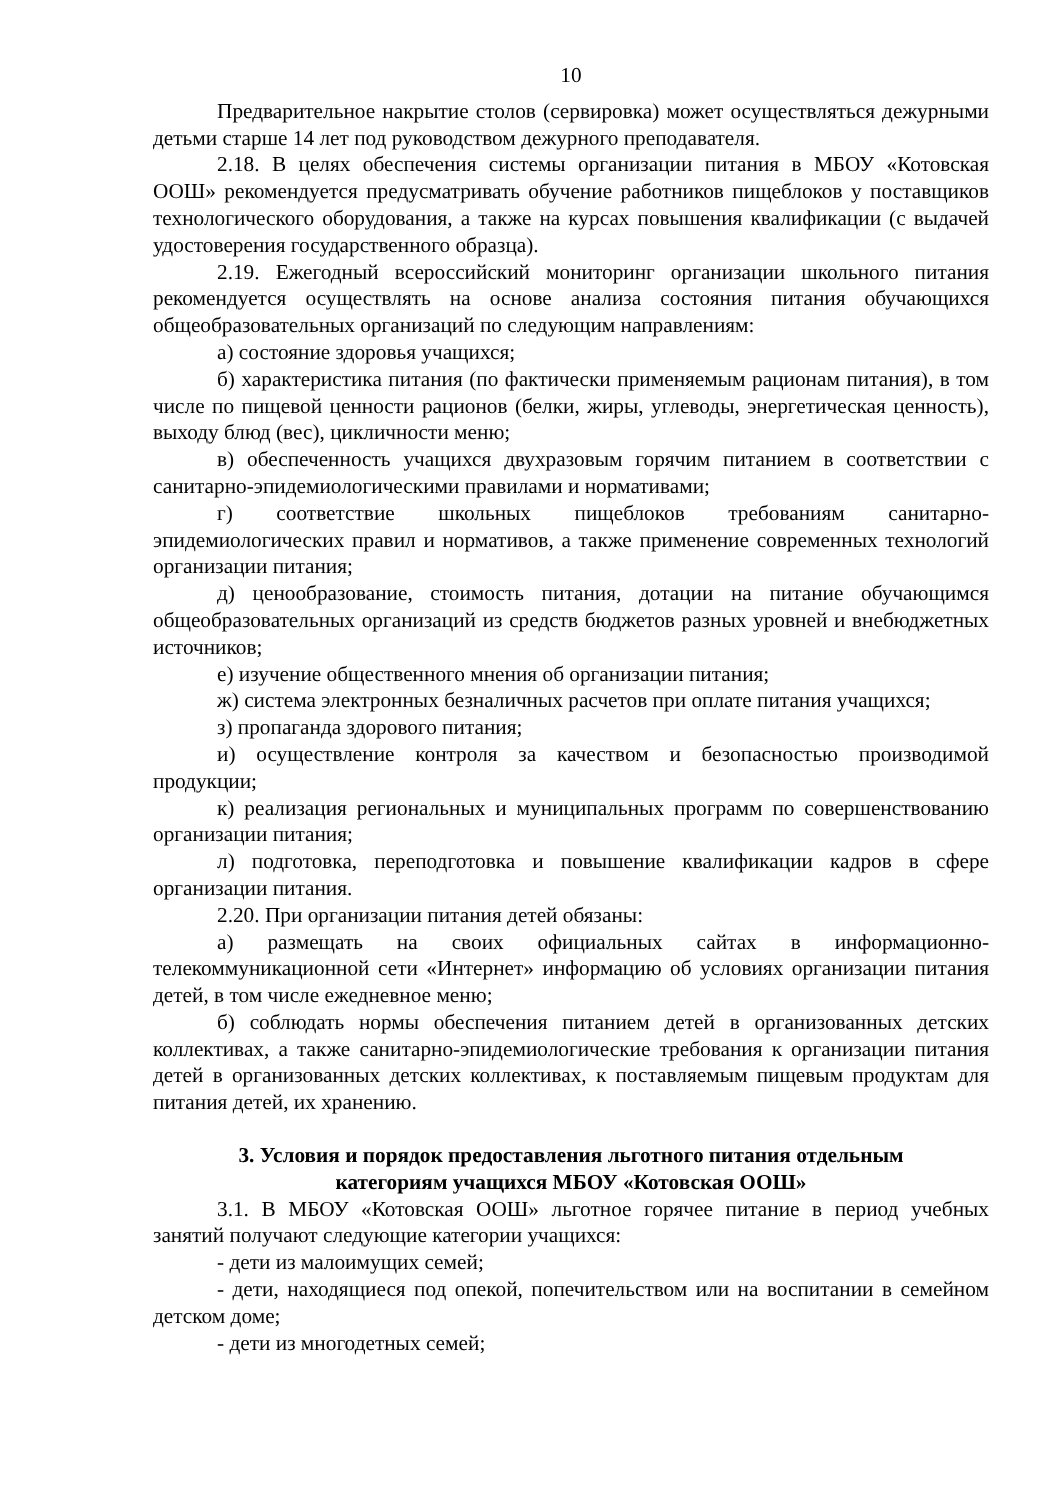10
Предварительное накрытие столов (сервировка) может осуществляться дежурными детьми старше 14 лет под руководством дежурного преподавателя.
2.18. В целях обеспечения системы организации питания в МБОУ «Котовская ООШ» рекомендуется предусматривать обучение работников пищеблоков у поставщиков технологического оборудования, а также на курсах повышения квалификации (с выдачей удостоверения государственного образца).
2.19. Ежегодный всероссийский мониторинг организации школьного питания рекомендуется осуществлять на основе анализа состояния питания обучающихся общеобразовательных организаций по следующим направлениям:
а) состояние здоровья учащихся;
б) характеристика питания (по фактически применяемым рационам питания), в том числе по пищевой ценности рационов (белки, жиры, углеводы, энергетическая ценность), выходу блюд (вес), цикличности меню;
в) обеспеченность учащихся двухразовым горячим питанием в соответствии с санитарно-эпидемиологическими правилами и нормативами;
г) соответствие школьных пищеблоков требованиям санитарно-эпидемиологических правил и нормативов, а также применение современных технологий организации питания;
д) ценообразование, стоимость питания, дотации на питание обучающимся общеобразовательных организаций из средств бюджетов разных уровней и внебюджетных источников;
е) изучение общественного мнения об организации питания;
ж) система электронных безналичных расчетов при оплате питания учащихся;
з) пропаганда здорового питания;
и) осуществление контроля за качеством и безопасностью производимой продукции;
к) реализация региональных и муниципальных программ по совершенствованию организации питания;
л) подготовка, переподготовка и повышение квалификации кадров в сфере организации питания.
2.20. При организации питания детей обязаны:
а) размещать на своих официальных сайтах в информационно-телекоммуникационной сети «Интернет» информацию об условиях организации питания детей, в том числе ежедневное меню;
б) соблюдать нормы обеспечения питанием детей в организованных детских коллективах, а также санитарно-эпидемиологические требования к организации питания детей в организованных детских коллективах, к поставляемым пищевым продуктам для питания детей, их хранению.
3. Условия и порядок предоставления льготного питания отдельным
категориям учащихся МБОУ «Котовская ООШ»
3.1. В МБОУ «Котовская ООШ» льготное горячее питание в период учебных занятий получают следующие категории учащихся:
- дети из малоимущих семей;
- дети, находящиеся под опекой, попечительством или на воспитании в семейном детском доме;
- дети из многодетных семей;